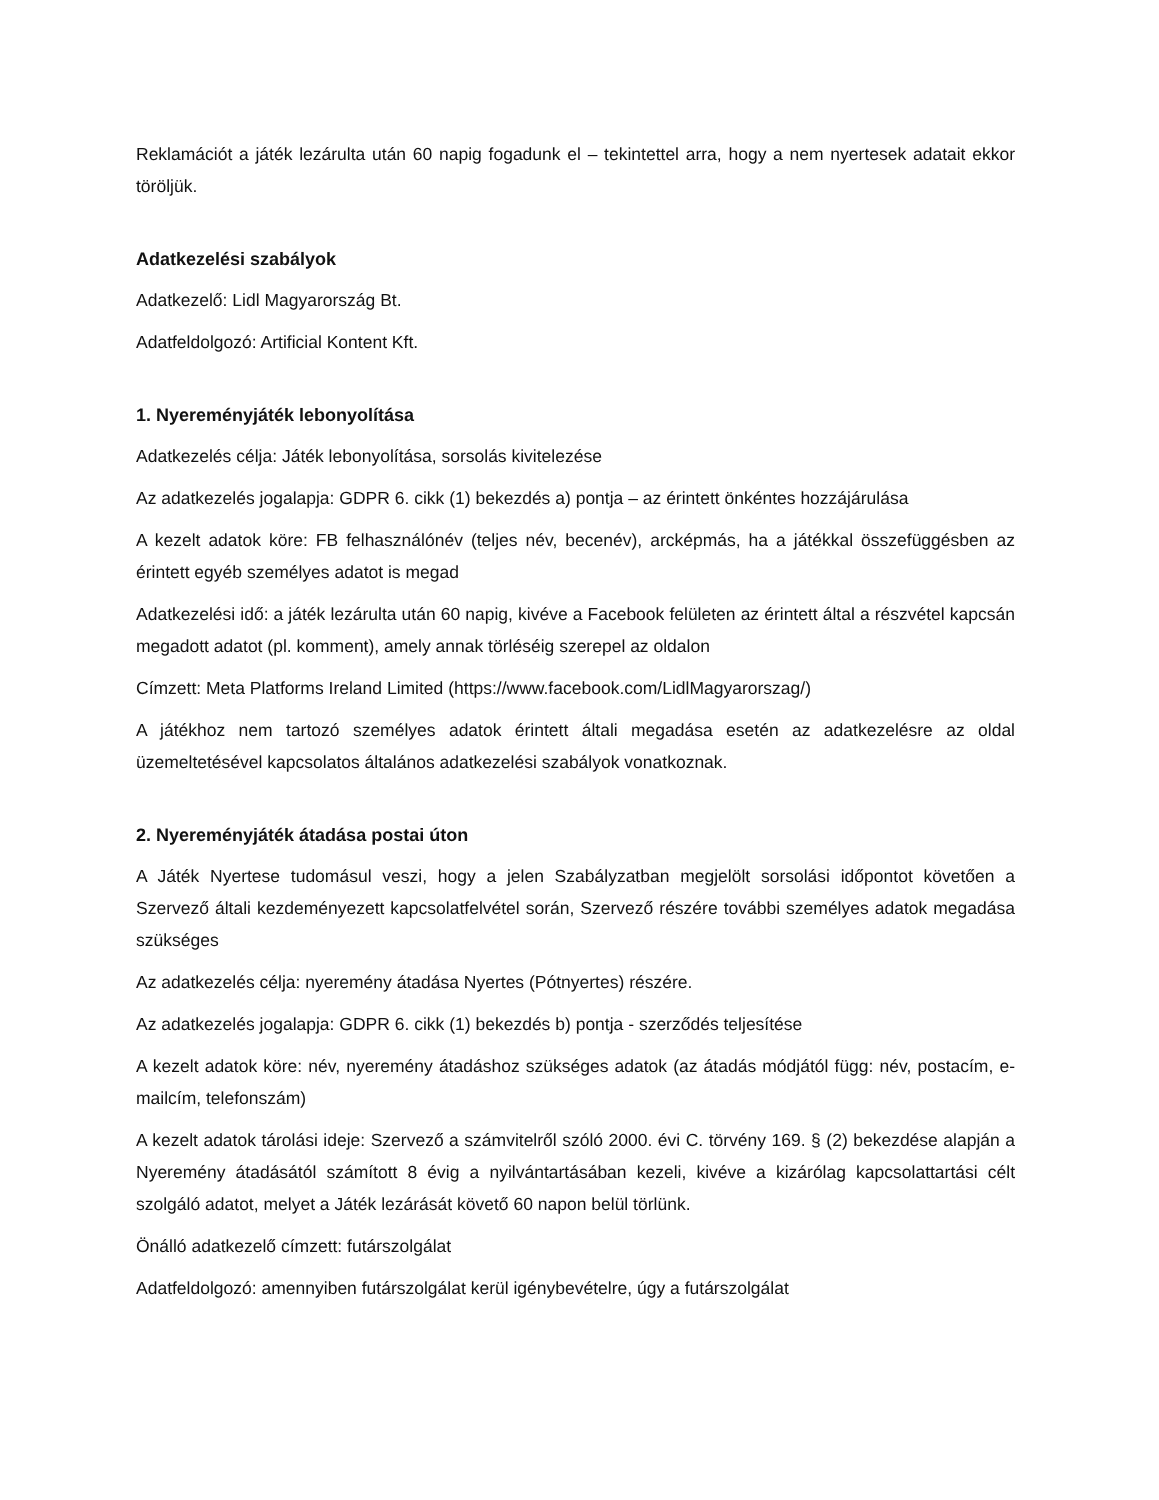Reklamációt a játék lezárulta után 60 napig fogadunk el – tekintettel arra, hogy a nem nyertesek adatait ekkor töröljük.
Adatkezelési szabályok
Adatkezelő: Lidl Magyarország Bt.
Adatfeldolgozó: Artificial Kontent Kft.
1. Nyereményjáték lebonyolítása
Adatkezelés célja: Játék lebonyolítása, sorsolás kivitelezése
Az adatkezelés jogalapja: GDPR 6. cikk (1) bekezdés a) pontja – az érintett önkéntes hozzájárulása
A kezelt adatok köre: FB felhasználónév (teljes név, becenév), arcképmás, ha a játékkal összefüggésben az érintett egyéb személyes adatot is megad
Adatkezelési idő: a játék lezárulta után 60 napig, kivéve a Facebook felületen az érintett által a részvétel kapcsán megadott adatot (pl. komment), amely annak törléséig szerepel az oldalon
Címzett: Meta Platforms Ireland Limited (https://www.facebook.com/LidlMagyarorszag/)
A játékhoz nem tartozó személyes adatok érintett általi megadása esetén az adatkezelésre az oldal üzemeltetésével kapcsolatos általános adatkezelési szabályok vonatkoznak.
2. Nyereményjáték átadása postai úton
A Játék Nyertese tudomásul veszi, hogy a jelen Szabályzatban megjelölt sorsolási időpontot követően a Szervező általi kezdeményezett kapcsolatfelvétel során, Szervező részére további személyes adatok megadása szükséges
Az adatkezelés célja: nyeremény átadása Nyertes (Pótnyertes) részére.
Az adatkezelés jogalapja: GDPR 6. cikk (1) bekezdés b) pontja - szerződés teljesítése
A kezelt adatok köre: név, nyeremény átadáshoz szükséges adatok (az átadás módjától függ: név, postacím, e-mailcím, telefonszám)
A kezelt adatok tárolási ideje: Szervező a számvitelről szóló 2000. évi C. törvény 169. § (2) bekezdése alapján a Nyeremény átadásától számított 8 évig a nyilvántartásában kezeli, kivéve a kizárólag kapcsolattartási célt szolgáló adatot, melyet a Játék lezárását követő 60 napon belül törlünk.
Önálló adatkezelő címzett: futárszolgálat
Adatfeldolgozó: amennyiben futárszolgálat kerül igénybevételre, úgy a futárszolgálat